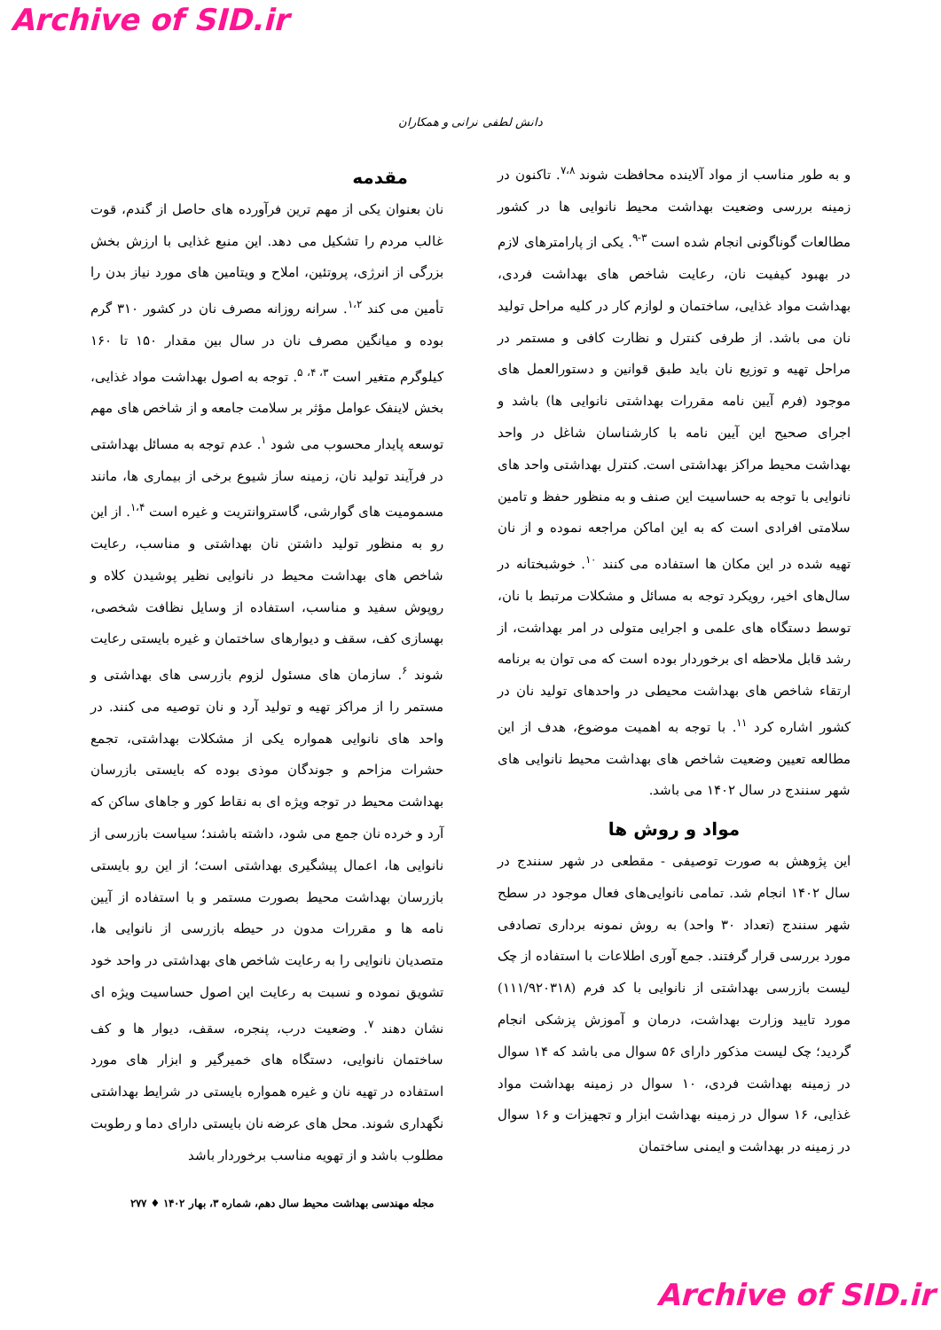Archive of SID.ir
دانش لطفی نرانی و همکاران
مقدمه
نان بعنوان یکی از مهم ترین فرآورده های حاصل از گندم، قوت غالب مردم را تشکیل می دهد. این منبع غذایی با ارزش بخش بزرگی از انرژی، پروتئین، املاح و ویتامین های مورد نیاز بدن را تأمین می کند <sup>۱،۲</sup>. سرانه روزانه مصرف نان در کشور ۳۱۰ گرم بوده و میانگین مصرف نان در سال بین مقدار ۱۵۰ تا ۱۶۰ کیلوگرم متغیر است <sup>۳، ۴، ۵</sup>. توجه به اصول بهداشت مواد غذایی، بخش لاینفک عوامل مؤثر بر سلامت جامعه و از شاخص های مهم توسعه پایدار محسوب می شود <sup>۱</sup>. عدم توجه به مسائل بهداشتی در فرآیند تولید نان، زمینه ساز شیوع برخی از بیماری ها، مانند مسمومیت های گوارشی، گاستروانتریت و غیره است <sup>۱،۴</sup>. از این رو به منظور تولید داشتن نان بهداشتی و مناسب، رعایت شاخص های بهداشت محیط در نانوایی نظیر پوشیدن کلاه و روپوش سفید و مناسب، استفاده از وسایل نظافت شخصی، بهسازی کف، سقف و دیوارهای ساختمان و غیره بایستی رعایت شوند <sup>۶</sup>. سازمان های مسئول لزوم بازرسی های بهداشتی و مستمر را از مراکز تهیه و تولید آرد و نان توصیه می کنند. در واحد های نانوایی همواره یکی از مشکلات بهداشتی، تجمع حشرات مزاحم و جوندگان موذی بوده که بایستی بازرسان بهداشت محیط در توجه ویژه ای به نقاط کور و جاهای ساکن که آرد و خرده نان جمع می شود، داشته باشند؛ سیاست بازرسی از نانوایی ها، اعمال پیشگیری بهداشتی است؛ از این رو بایستی بازرسان بهداشت محیط بصورت مستمر و با استفاده از آیین نامه ها و مقررات مدون در حیطه بازرسی از نانوایی ها، متصدیان نانوایی را به رعایت شاخص های بهداشتی در واحد خود تشویق نموده و نسبت به رعایت این اصول حساسیت ویژه ای نشان دهند <sup>۷</sup>. وضعیت درب، پنجره، سقف، دیوار ها و کف ساختمان نانوایی، دستگاه های خمیرگیر و ابزار های مورد استفاده در تهیه نان و غیره همواره بایستی در شرایط بهداشتی نگهداری شوند. محل های عرضه نان بایستی دارای دما و رطوبت مطلوب باشد و از تهویه مناسب برخوردار باشد
و به طور مناسب از مواد آلاینده محافظت شوند <sup>۷،۸</sup>. تاکنون در زمینه بررسی وضعیت بهداشت محیط نانوایی ها در کشور مطالعات گوناگونی انجام شده است <sup>۳-۹</sup>. یکی از پارامترهای لازم در بهبود کیفیت نان، رعایت شاخص های بهداشت فردی، بهداشت مواد غذایی، ساختمان و لوازم کار در کلیه مراحل تولید نان می باشد. از طرفی کنترل و نظارت کافی و مستمر در مراحل تهیه و توزیع نان باید طبق قوانین و دستورالعمل های موجود (فرم آیین نامه مقررات بهداشتی نانوایی ها) باشد و اجرای صحیح این آیین نامه با کارشناسان شاغل در واحد بهداشت محیط مراکز بهداشتی است. کنترل بهداشتی واحد های نانوایی با توجه به حساسیت این صنف و به منظور حفظ و تامین سلامتی افرادی است که به این اماکن مراجعه نموده و از نان تهیه شده در این مکان ها استفاده می کنند <sup>۱۰</sup>. خوشبختانه در سال‌های اخیر، رویکرد توجه به مسائل و مشکلات مرتبط با نان، توسط دستگاه های علمی و اجرایی متولی در امر بهداشت، از رشد قابل ملاحظه ای برخوردار بوده است که می توان به برنامه ارتقاء شاخص های بهداشت محیطی در واحدهای تولید نان در کشور اشاره کرد <sup>۱۱</sup>. با توجه به اهمیت موضوع، هدف از این مطالعه تعیین وضعیت شاخص های بهداشت محیط نانوایی های شهر سنندج در سال ۱۴۰۲ می باشد.
مواد و روش ها
این پژوهش به صورت توصیفی - مقطعی در شهر سنندج در سال ۱۴۰۲ انجام شد. تمامی نانوایی‌های فعال موجود در سطح شهر سنندج (تعداد ۳۰ واحد) به روش نمونه برداری تصادفی مورد بررسی قرار گرفتند. جمع آوری اطلاعات با استفاده از چک لیست بازرسی بهداشتی از نانوایی با کد فرم (۱۱۱/۹۲۰۳۱۸) مورد تایید وزارت بهداشت، درمان و آموزش پزشکی انجام گردید؛ چک لیست مذکور دارای ۵۶ سوال می باشد که ۱۴ سوال در زمینه بهداشت فردی، ۱۰ سوال در زمینه بهداشت مواد غذایی، ۱۶ سوال در زمینه بهداشت ابزار و تجهیزات و ۱۶ سوال در زمینه در بهداشت و ایمنی ساختمان
مجله مهندسی بهداشت محیط سال دهم، شماره ۳، بهار ۱۴۰۲ ♦ ۲۷۷
Archive of SID.ir